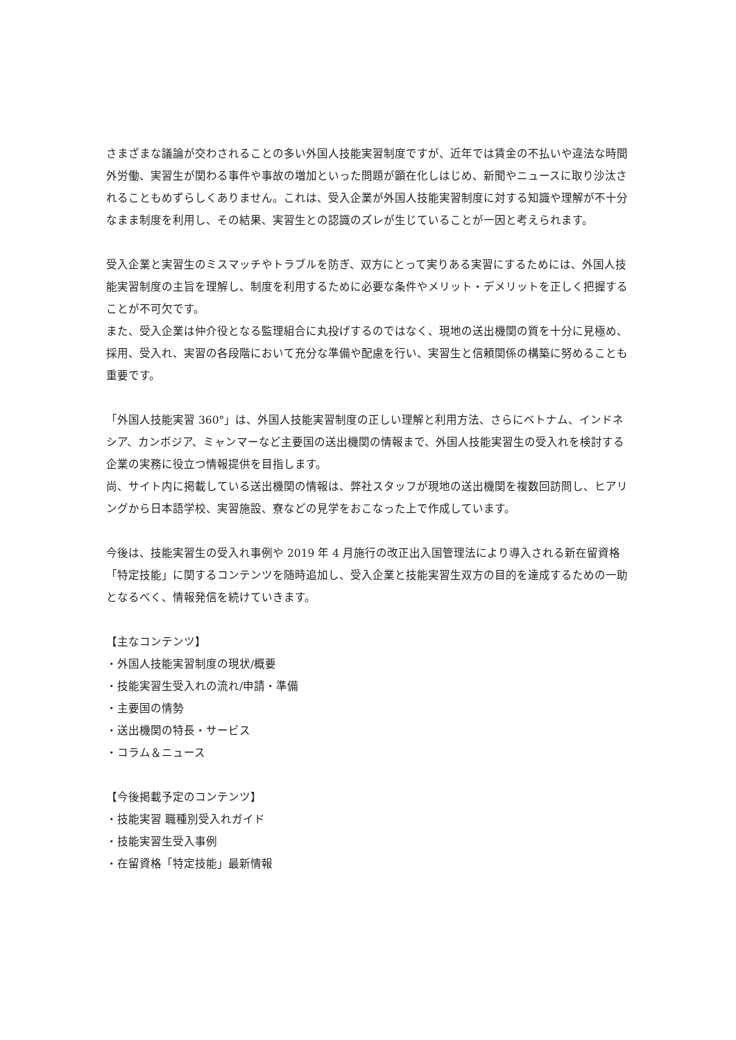さまざまな議論が交わされることの多い外国人技能実習制度ですが、近年では賃金の不払いや違法な時間外労働、実習生が関わる事件や事故の増加といった問題が顕在化しはじめ、新聞やニュースに取り沙汰されることもめずらしくありません。これは、受入企業が外国人技能実習制度に対する知識や理解が不十分なまま制度を利用し、その結果、実習生との認識のズレが生じていることが一因と考えられます。
受入企業と実習生のミスマッチやトラブルを防ぎ、双方にとって実りある実習にするためには、外国人技能実習制度の主旨を理解し、制度を利用するために必要な条件やメリット・デメリットを正しく把握することが不可欠です。
また、受入企業は仲介役となる監理組合に丸投げするのではなく、現地の送出機関の質を十分に見極め、採用、受入れ、実習の各段階において充分な準備や配慮を行い、実習生と信頼関係の構築に努めることも重要です。
「外国人技能実習 360°」は、外国人技能実習制度の正しい理解と利用方法、さらにベトナム、インドネシア、カンボジア、ミャンマーなど主要国の送出機関の情報まで、外国人技能実習生の受入れを検討する企業の実務に役立つ情報提供を目指します。
尚、サイト内に掲載している送出機関の情報は、弊社スタッフが現地の送出機関を複数回訪問し、ヒアリングから日本語学校、実習施設、寮などの見学をおこなった上で作成しています。
今後は、技能実習生の受入れ事例や 2019 年 4 月施行の改正出入国管理法により導入される新在留資格「特定技能」に関するコンテンツを随時追加し、受入企業と技能実習生双方の目的を達成するための一助となるべく、情報発信を続けていきます。
【主なコンテンツ】
・外国人技能実習制度の現状/概要
・技能実習生受入れの流れ/申請・準備
・主要国の情勢
・送出機関の特長・サービス
・コラム＆ニュース
【今後掲載予定のコンテンツ】
・技能実習 職種別受入れガイド
・技能実習生受入事例
・在留資格「特定技能」最新情報